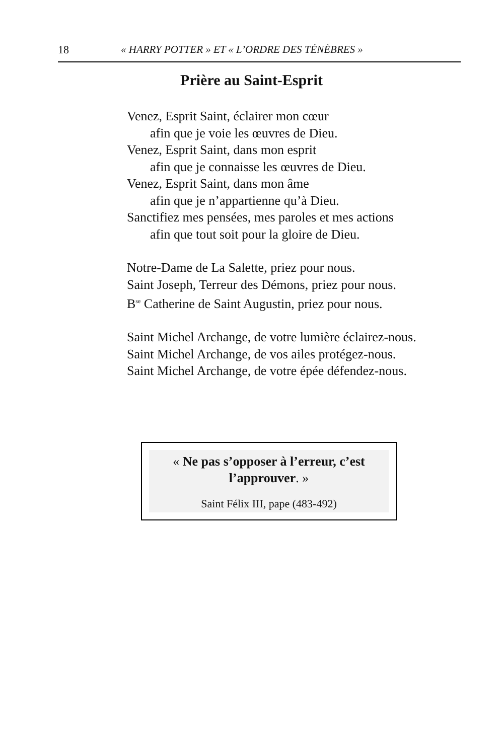18 « HARRY POTTER » ET « L’ORDRE DES TÉNÈBRES »
Prière au Saint-Esprit
Venez, Esprit Saint, éclairer mon cœur
afin que je voie les œuvres de Dieu.
Venez, Esprit Saint, dans mon esprit
afin que je connaisse les œuvres de Dieu.
Venez, Esprit Saint, dans mon âme
afin que je n’appartienne qu’à Dieu.
Sanctifiez mes pensées, mes paroles et mes actions
afin que tout soit pour la gloire de Dieu.
Notre-Dame de La Salette, priez pour nous.
Saint Joseph, Terreur des Démons, priez pour nous.
B<sup>se</sup> Catherine de Saint Augustin, priez pour nous.
Saint Michel Archange, de votre lumière éclairez-nous.
Saint Michel Archange, de vos ailes protégez-nous.
Saint Michel Archange, de votre épée défendez-nous.
« Ne pas s’opposer à l’erreur, c’est l’approuver. »
Saint Félix III, pape (483-492)